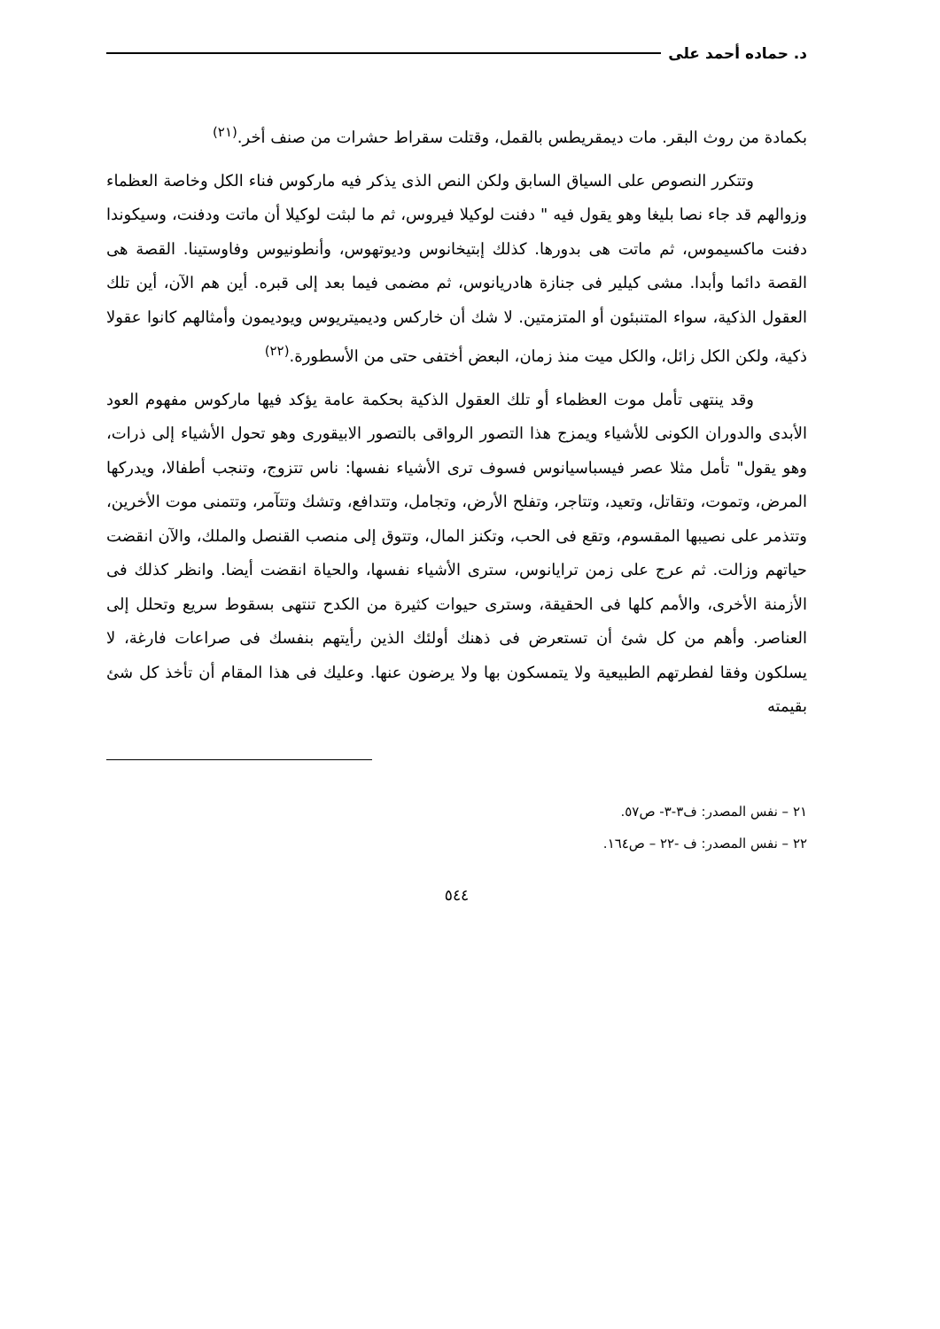د. حماده أحمد على
بكمادة من روث البقر. مات ديمقريطس بالقمل، وقتلت سقراط حشرات من صنف أخر.<sup>(٢١)</sup>
وتتكرر النصوص على السياق السابق ولكن النص الذى يذكر فيه ماركوس فناء الكل وخاصة العظماء وزوالهم قد جاء نصا بليغا وهو يقول فيه " دفنت لوكيلا فيروس، ثم ما لبثت لوكيلا أن ماتت ودفنت، وسيكوندا دفنت ماكسيموس، ثم ماتت هى بدورها. كذلك إبتيخانوس وديوتهوس، وأنطونيوس وفاوستينا. القصة هى القصة دائما وأبدا. مشى كيلير فى جنازة هادريانوس، ثم مضمى فيما بعد إلى قبره. أين هم الآن، أين تلك العقول الذكية، سواء المتنبئون أو المتزمتين. لا شك أن خاركس وديميتريوس ويوديمون وأمثالهم كانوا عقولا ذكية، ولكن الكل زائل، والكل ميت منذ زمان، البعض أختفى حتى من الأسطورة.<sup>(٢٢)</sup>
وقد ينتهى تأمل موت العظماء أو تلك العقول الذكية بحكمة عامة يؤكد فيها ماركوس مفهوم العود الأبدى والدوران الكونى للأشياء ويمزج هذا التصور الرواقى بالتصور الابيقورى وهو تحول الأشياء إلى ذرات، وهو يقول" تأمل مثلا عصر فيسباسيانوس فسوف ترى الأشياء نفسها: ناس تتزوج، وتنجب أطفالا، ويدركها المرض، وتموت، وتقاتل، وتعيد، وتتاجر، وتفلح الأرض، وتجامل، وتتدافع، وتشك وتتآمر، وتتمنى موت الأخرين، وتتذمر على نصيبها المقسوم، وتقع فى الحب، وتكنز المال، وتتوق إلى منصب القنصل والملك، والآن انقضت حياتهم وزالت. ثم عرج على زمن ترايانوس، سترى الأشياء نفسها، والحياة انقضت أيضا. وانظر كذلك فى الأزمنة الأخرى، والأمم كلها فى الحقيقة، وسترى حيوات كثيرة من الكدح تنتهى بسقوط سريع وتحلل إلى العناصر. وأهم من كل شئ أن تستعرض فى ذهنك أولئك الذين رأيتهم بنفسك فى صراعات فارغة، لا يسلكون وفقا لفطرتهم الطبيعية ولا يتمسكون بها ولا يرضون عنها. وعليك فى هذا المقام أن تأخذ كل شئ بقيمته
٢١ – نفس المصدر: ف٣-٣- ص٥٧.
٢٢ – نفس المصدر: ف -٢٢ – ص١٦٤.
٥٤٤